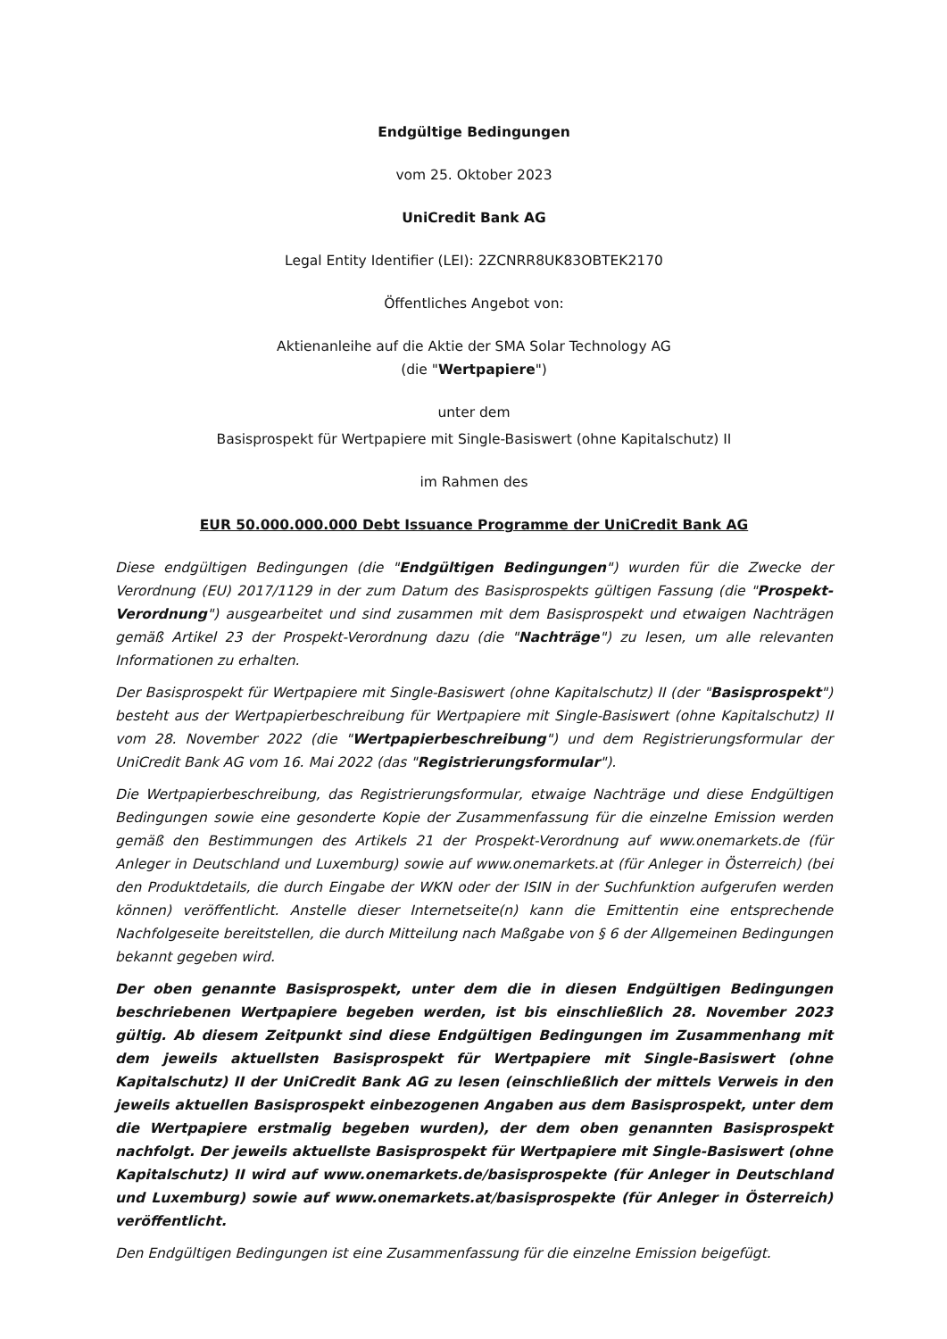Endgültige Bedingungen
vom 25. Oktober 2023
UniCredit Bank AG
Legal Entity Identifier (LEI): 2ZCNRR8UK83OBTEK2170
Öffentliches Angebot von:
Aktienanleihe auf die Aktie der SMA Solar Technology AG
(die "Wertpapiere")
unter dem
Basisprospekt für Wertpapiere mit Single-Basiswert (ohne Kapitalschutz) II
im Rahmen des
EUR 50.000.000.000 Debt Issuance Programme der UniCredit Bank AG
Diese endgültigen Bedingungen (die "Endgültigen Bedingungen") wurden für die Zwecke der Verordnung (EU) 2017/1129 in der zum Datum des Basisprospekts gültigen Fassung (die "Prospekt-Verordnung") ausgearbeitet und sind zusammen mit dem Basisprospekt und etwaigen Nachträgen gemäß Artikel 23 der Prospekt-Verordnung dazu (die "Nachträge") zu lesen, um alle relevanten Informationen zu erhalten.
Der Basisprospekt für Wertpapiere mit Single-Basiswert (ohne Kapitalschutz) II (der "Basisprospekt") besteht aus der Wertpapierbeschreibung für Wertpapiere mit Single-Basiswert (ohne Kapitalschutz) II vom 28. November 2022 (die "Wertpapierbeschreibung") und dem Registrierungsformular der UniCredit Bank AG vom 16. Mai 2022 (das "Registrierungsformular").
Die Wertpapierbeschreibung, das Registrierungsformular, etwaige Nachträge und diese Endgültigen Bedingungen sowie eine gesonderte Kopie der Zusammenfassung für die einzelne Emission werden gemäß den Bestimmungen des Artikels 21 der Prospekt-Verordnung auf www.onemarkets.de (für Anleger in Deutschland und Luxemburg) sowie auf www.onemarkets.at (für Anleger in Österreich) (bei den Produktdetails, die durch Eingabe der WKN oder der ISIN in der Suchfunktion aufgerufen werden können) veröffentlicht. Anstelle dieser Internetseite(n) kann die Emittentin eine entsprechende Nachfolgeseite bereitstellen, die durch Mitteilung nach Maßgabe von § 6 der Allgemeinen Bedingungen bekannt gegeben wird.
Der oben genannte Basisprospekt, unter dem die in diesen Endgültigen Bedingungen beschriebenen Wertpapiere begeben werden, ist bis einschließlich 28. November 2023 gültig. Ab diesem Zeitpunkt sind diese Endgültigen Bedingungen im Zusammenhang mit dem jeweils aktuellsten Basisprospekt für Wertpapiere mit Single-Basiswert (ohne Kapitalschutz) II der UniCredit Bank AG zu lesen (einschließlich der mittels Verweis in den jeweils aktuellen Basisprospekt einbezogenen Angaben aus dem Basisprospekt, unter dem die Wertpapiere erstmalig begeben wurden), der dem oben genannten Basisprospekt nachfolgt. Der jeweils aktuellste Basisprospekt für Wertpapiere mit Single-Basiswert (ohne Kapitalschutz) II wird auf www.onemarkets.de/basisprospekte (für Anleger in Deutschland und Luxemburg) sowie auf www.onemarkets.at/basisprospekte (für Anleger in Österreich) veröffentlicht.
Den Endgültigen Bedingungen ist eine Zusammenfassung für die einzelne Emission beigefügt.